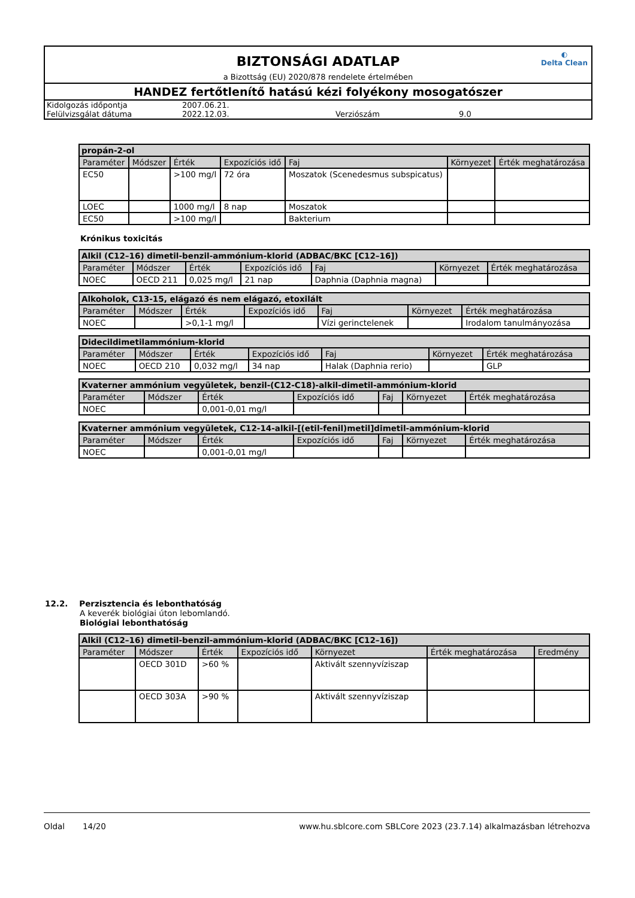◐
Delta Clean
BIZTONSÁGI ADATLAP
a Bizottság (EU) 2020/878 rendelete értelmében
HANDEZ fertőtlenítő hatású kézi folyékony mosogatószer
| Kidolgozás időpontja | 2007.06.21. | | |
| Felülvizsgálat dátuma | 2022.12.03. | Verziószám | 9.0 |
| propán-2-ol | | | | | | |
| --- | --- | --- | --- | --- | --- | --- |
| Paraméter | Módszer | Érték | Expozíciós idő | Faj | Környezet | Érték meghatározása |
| EC50 | | >100 mg/l | 72 óra | Moszatok (Scenedesmus subspicatus) | | |
| LOEC | | 1000 mg/l | 8 nap | Moszatok | | |
| EC50 | | >100 mg/l | | Bakterium | | |
Krónikus toxicitás
| Alkil (C12–16) dimetil-benzil-ammónium-klorid (ADBAC/BKC [C12–16]) | | | | | | |
| --- | --- | --- | --- | --- | --- | --- |
| Paraméter | Módszer | Érték | Expozíciós idő | Faj | Környezet | Érték meghatározása |
| NOEC | OECD 211 | 0,025 mg/l | 21 nap | Daphnia (Daphnia magna) | | |
| Alkoholok, C13-15, elágazó és nem elágazó, etoxilált | | | | | | |
| --- | --- | --- | --- | --- | --- | --- |
| Paraméter | Módszer | Érték | Expozíciós idő | Faj | Környezet | Érték meghatározása |
| NOEC | | >0,1-1 mg/l | | Vízi gerinctelenek | | Irodalom tanulmányozása |
| Didecildimetilammónium-klorid | | | | | | |
| --- | --- | --- | --- | --- | --- | --- |
| Paraméter | Módszer | Érték | Expozíciós idő | Faj | Környezet | Érték meghatározása |
| NOEC | OECD 210 | 0,032 mg/l | 34 nap | Halak (Daphnia rerio) | | GLP |
| Kvaterner ammónium vegyületek, benzil-(C12-C18)-alkil-dimetil-ammónium-klorid | | | | | | |
| --- | --- | --- | --- | --- | --- | --- |
| Paraméter | Módszer | Érték | Expozíciós idő | Faj | Környezet | Érték meghatározása |
| NOEC | | 0,001-0,01 mg/l | | | | |
| Kvaterner ammónium vegyületek, C12-14-alkil-[(etil-fenil)metil]dimetil-ammónium-klorid | | | | | | |
| --- | --- | --- | --- | --- | --- | --- |
| Paraméter | Módszer | Érték | Expozíciós idő | Faj | Környezet | Érték meghatározása |
| NOEC | | 0,001-0,01 mg/l | | | | |
12.2. Perzisztencia és lebonthatóság
A keverék biológiai úton lebomlandó.
Biológiai lebonthatóság
| Alkil (C12–16) dimetil-benzil-ammónium-klorid (ADBAC/BKC [C12–16]) | | | | | | |
| --- | --- | --- | --- | --- | --- | --- |
| Paraméter | Módszer | Érték | Expozíciós idő | Környezet | Érték meghatározása | Eredmény |
| | OECD 301D | >60 % | | Aktivált szennyvíziszap | | |
| | OECD 303A | >90 % | | Aktivált szennyvíziszap | | |
Oldal 14/20 www.hu.sblcore.com SBLCore 2023 (23.7.14) alkalmazásban létrehozva